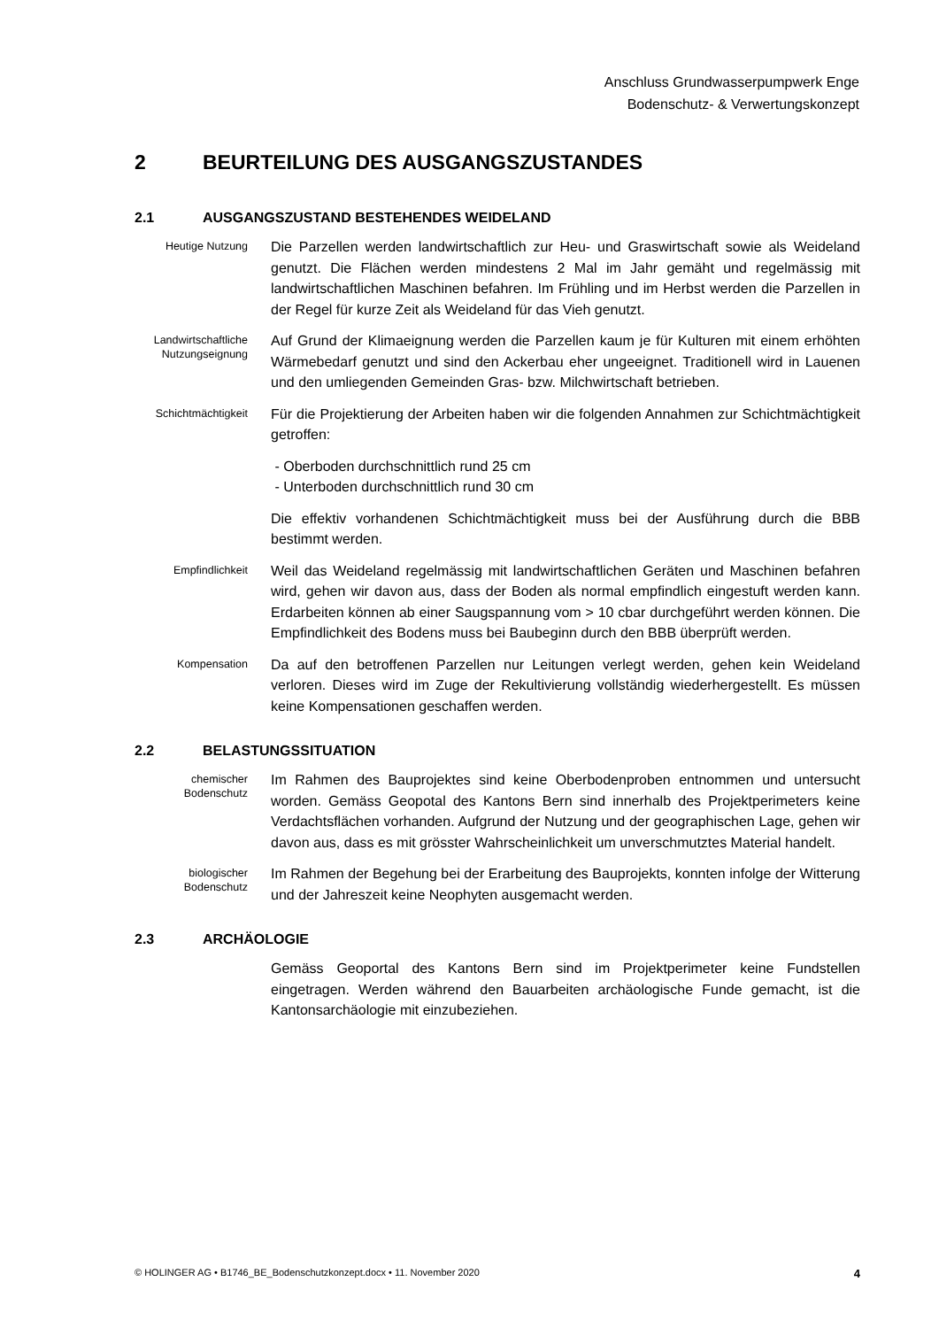Anschluss Grundwasserpumpwerk Enge
Bodenschutz- & Verwertungskonzept
2 BEURTEILUNG DES AUSGANGSZUSTANDES
2.1 AUSGANGSZUSTAND BESTEHENDES WEIDELAND
Heutige Nutzung
Die Parzellen werden landwirtschaftlich zur Heu- und Graswirtschaft sowie als Weideland genutzt. Die Flächen werden mindestens 2 Mal im Jahr gemäht und regelmässig mit landwirtschaftlichen Maschinen befahren. Im Frühling und im Herbst werden die Parzellen in der Regel für kurze Zeit als Weideland für das Vieh genutzt.
Landwirtschaftliche Nutzungseignung
Auf Grund der Klimaeignung werden die Parzellen kaum je für Kulturen mit einem erhöhten Wärmebedarf genutzt und sind den Ackerbau eher ungeeignet. Traditionell wird in Lauenen und den umliegenden Gemeinden Gras- bzw. Milchwirtschaft betrieben.
Schichtmächtigkeit
Für die Projektierung der Arbeiten haben wir die folgenden Annahmen zur Schichtmächtigkeit getroffen:
- Oberboden durchschnittlich rund 25 cm
- Unterboden durchschnittlich rund 30 cm
Die effektiv vorhandenen Schichtmächtigkeit muss bei der Ausführung durch die BBB bestimmt werden.
Empfindlichkeit
Weil das Weideland regelmässig mit landwirtschaftlichen Geräten und Maschinen befahren wird, gehen wir davon aus, dass der Boden als normal empfindlich eingestuft werden kann. Erdarbeiten können ab einer Saugspannung vom > 10 cbar durchgeführt werden können. Die Empfindlichkeit des Bodens muss bei Baubeginn durch den BBB überprüft werden.
Kompensation
Da auf den betroffenen Parzellen nur Leitungen verlegt werden, gehen kein Weideland verloren. Dieses wird im Zuge der Rekultivierung vollständig wiederhergestellt. Es müssen keine Kompensationen geschaffen werden.
2.2 BELASTUNGSSITUATION
chemischer Bodenschutz
Im Rahmen des Bauprojektes sind keine Oberbodenproben entnommen und untersucht worden. Gemäss Geopotal des Kantons Bern sind innerhalb des Projektperimeters keine Verdachtsflächen vorhanden. Aufgrund der Nutzung und der geographischen Lage, gehen wir davon aus, dass es mit grösster Wahrscheinlichkeit um unverschmutztes Material handelt.
biologischer Bodenschutz
Im Rahmen der Begehung bei der Erarbeitung des Bauprojekts, konnten infolge der Witterung und der Jahreszeit keine Neophyten ausgemacht werden.
2.3 ARCHÄOLOGIE
Gemäss Geoportal des Kantons Bern sind im Projektperimeter keine Fundstellen eingetragen. Werden während den Bauarbeiten archäologische Funde gemacht, ist die Kantonsarchäologie mit einzubeziehen.
© HOLINGER AG • B1746_BE_Bodenschutzkonzept.docx • 11. November 2020 4